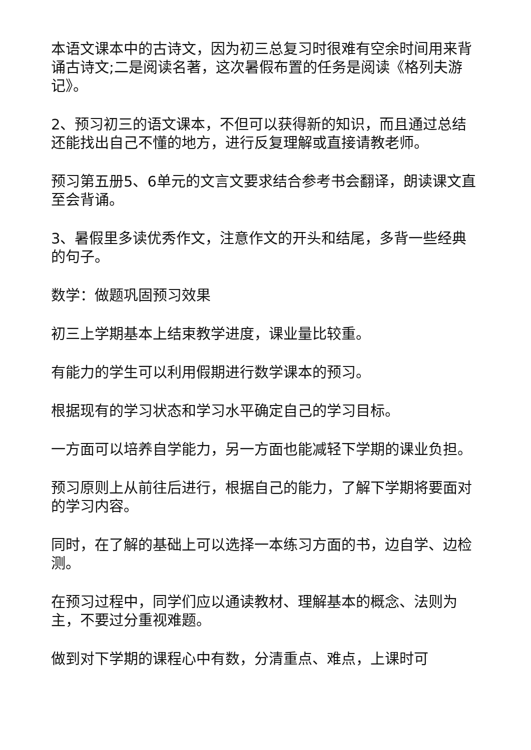本语文课本中的古诗文，因为初三总复习时很难有空余时间用来背诵古诗文;二是阅读名著，这次暑假布置的任务是阅读《格列夫游记》。
2、预习初三的语文课本，不但可以获得新的知识，而且通过总结还能找出自己不懂的地方，进行反复理解或直接请教老师。
预习第五册5、6单元的文言文要求结合参考书会翻译，朗读课文直至会背诵。
3、暑假里多读优秀作文，注意作文的开头和结尾，多背一些经典的句子。
数学：做题巩固预习效果
初三上学期基本上结束教学进度，课业量比较重。
有能力的学生可以利用假期进行数学课本的预习。
根据现有的学习状态和学习水平确定自己的学习目标。
一方面可以培养自学能力，另一方面也能减轻下学期的课业负担。
预习原则上从前往后进行，根据自己的能力，了解下学期将要面对的学习内容。
同时，在了解的基础上可以选择一本练习方面的书，边自学、边检测。
在预习过程中，同学们应以通读教材、理解基本的概念、法则为主，不要过分重视难题。
做到对下学期的课程心中有数，分清重点、难点，上课时可